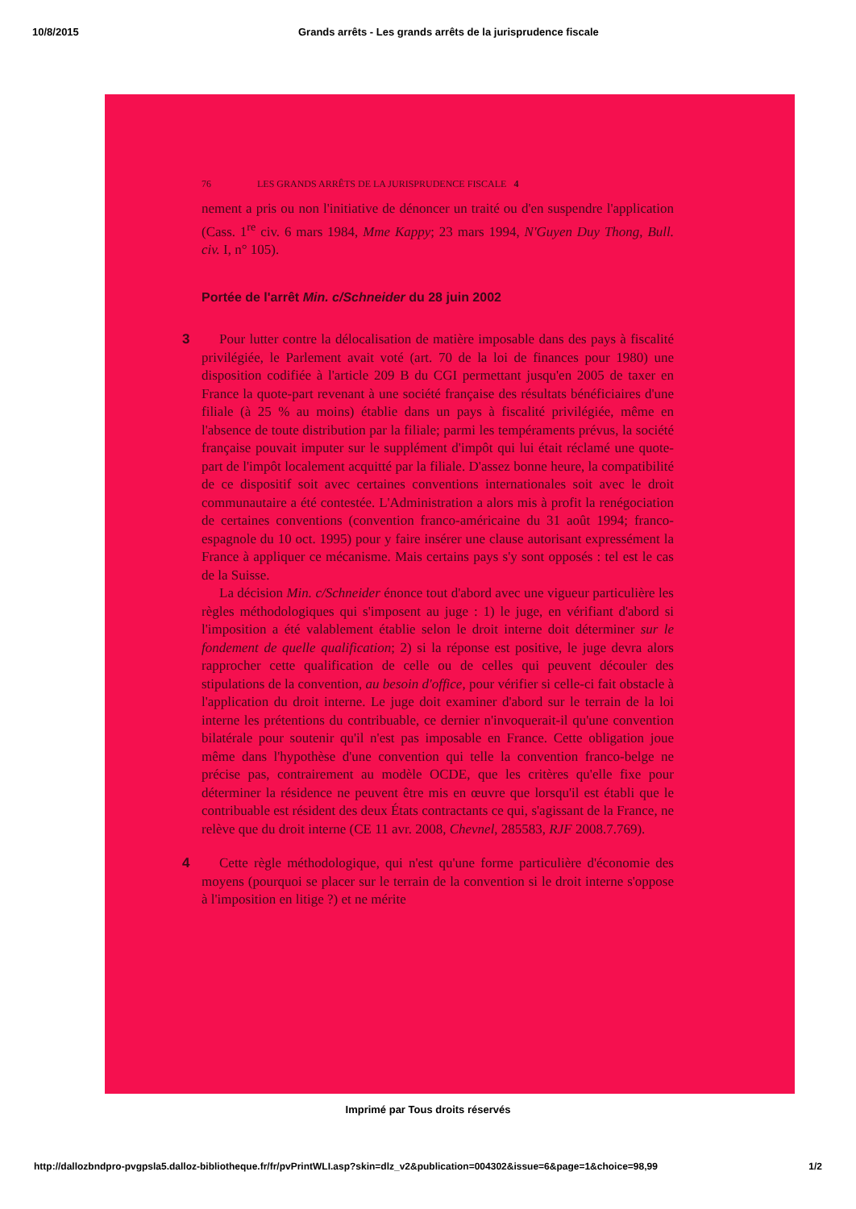10/8/2015 Grands arrêts - Les grands arrêts de la jurisprudence fiscale
76 LES GRANDS ARRÊTS DE LA JURISPRUDENCE FISCALE 4
nement a pris ou non l'initiative de dénoncer un traité ou d'en suspendre l'application (Cass. 1<sup>re</sup> civ. 6 mars 1984, Mme Kappy; 23 mars 1994, N'Guyen Duy Thong, Bull. civ. I, n° 105).
Portée de l'arrêt Min. c/Schneider du 28 juin 2002
3 Pour lutter contre la délocalisation de matière imposable dans des pays à fiscalité privilégiée, le Parlement avait voté (art. 70 de la loi de finances pour 1980) une disposition codifiée à l'article 209 B du CGI permettant jusqu'en 2005 de taxer en France la quote-part revenant à une société française des résultats bénéficiaires d'une filiale (à 25 % au moins) établie dans un pays à fiscalité privilégiée, même en l'absence de toute distribution par la filiale; parmi les tempéraments prévus, la société française pouvait imputer sur le supplément d'impôt qui lui était réclamé une quote-part de l'impôt localement acquitté par la filiale. D'assez bonne heure, la compatibilité de ce dispositif soit avec certaines conventions internationales soit avec le droit communautaire a été contestée. L'Administration a alors mis à profit la renégociation de certaines conventions (convention franco-américaine du 31 août 1994; franco-espagnole du 10 oct. 1995) pour y faire insérer une clause autorisant expressément la France à appliquer ce mécanisme. Mais certains pays s'y sont opposés : tel est le cas de la Suisse.
La décision Min. c/Schneider énonce tout d'abord avec une vigueur particulière les règles méthodologiques qui s'imposent au juge : 1) le juge, en vérifiant d'abord si l'imposition a été valablement établie selon le droit interne doit déterminer sur le fondement de quelle qualification; 2) si la réponse est positive, le juge devra alors rapprocher cette qualification de celle ou de celles qui peuvent découler des stipulations de la convention, au besoin d'office, pour vérifier si celle-ci fait obstacle à l'application du droit interne. Le juge doit examiner d'abord sur le terrain de la loi interne les prétentions du contribuable, ce dernier n'invoquerait-il qu'une convention bilatérale pour soutenir qu'il n'est pas imposable en France. Cette obligation joue même dans l'hypothèse d'une convention qui telle la convention franco-belge ne précise pas, contrairement au modèle OCDE, que les critères qu'elle fixe pour déterminer la résidence ne peuvent être mis en œuvre que lorsqu'il est établi que le contribuable est résident des deux États contractants ce qui, s'agissant de la France, ne relève que du droit interne (CE 11 avr. 2008, Chevnel, 285583, RJF 2008.7.769).
4 Cette règle méthodologique, qui n'est qu'une forme particulière d'économie des moyens (pourquoi se placer sur le terrain de la convention si le droit interne s'oppose à l'imposition en litige ?) et ne mérite
Imprimé par Tous droits réservés
http://dallozbndpro-pvgpsla5.dalloz-bibliotheque.fr/fr/pvPrintWLI.asp?skin=dlz_v2&publication=004302&issue=6&page=1&choice=98,99 1/2